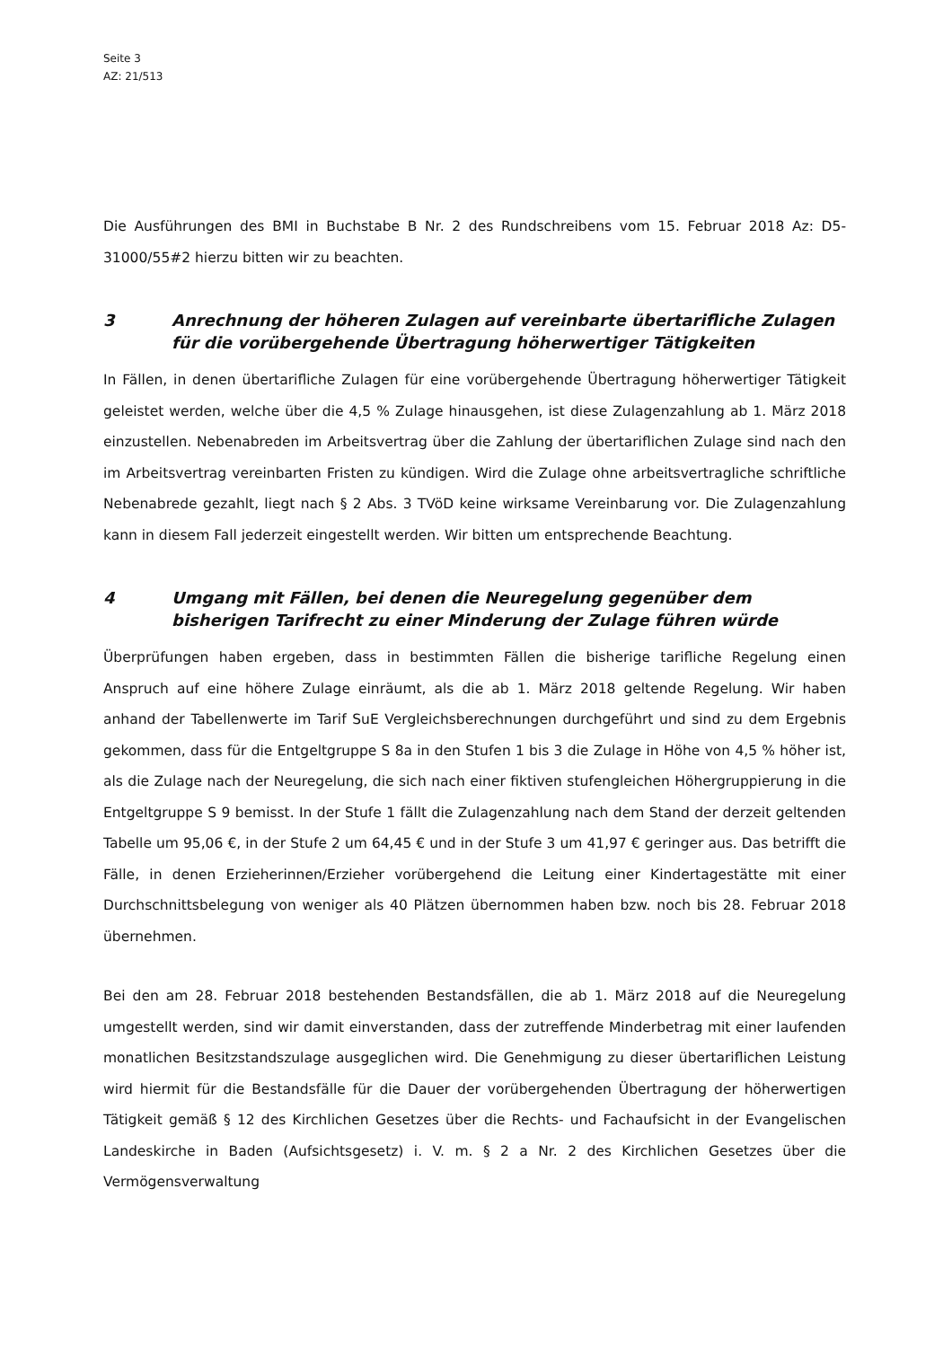Seite 3
AZ: 21/513
Die Ausführungen des BMI in Buchstabe B Nr. 2 des Rundschreibens vom 15. Februar 2018 Az: D5-31000/55#2 hierzu bitten wir zu beachten.
3 Anrechnung der höheren Zulagen auf vereinbarte übertarifliche Zulagen für die vorübergehende Übertragung höherwertiger Tätigkeiten
In Fällen, in denen übertarifliche Zulagen für eine vorübergehende Übertragung höherwertiger Tätigkeit geleistet werden, welche über die 4,5 % Zulage hinausgehen, ist diese Zulagenzahlung ab 1. März 2018 einzustellen. Nebenabreden im Arbeitsvertrag über die Zahlung der übertariflichen Zulage sind nach den im Arbeitsvertrag vereinbarten Fristen zu kündigen. Wird die Zulage ohne arbeitsvertragliche schriftliche Nebenabrede gezahlt, liegt nach § 2 Abs. 3 TVöD keine wirksame Vereinbarung vor. Die Zulagenzahlung kann in diesem Fall jederzeit eingestellt werden. Wir bitten um entsprechende Beachtung.
4 Umgang mit Fällen, bei denen die Neuregelung gegenüber dem bisherigen Tarifrecht zu einer Minderung der Zulage führen würde
Überprüfungen haben ergeben, dass in bestimmten Fällen die bisherige tarifliche Regelung einen Anspruch auf eine höhere Zulage einräumt, als die ab 1. März 2018 geltende Regelung. Wir haben anhand der Tabellenwerte im Tarif SuE Vergleichsberechnungen durchgeführt und sind zu dem Ergebnis gekommen, dass für die Entgeltgruppe S 8a in den Stufen 1 bis 3 die Zulage in Höhe von 4,5 % höher ist, als die Zulage nach der Neuregelung, die sich nach einer fiktiven stufengleichen Höhergruppierung in die Entgeltgruppe S 9 bemisst. In der Stufe 1 fällt die Zulagenzahlung nach dem Stand der derzeit geltenden Tabelle um 95,06 €, in der Stufe 2 um 64,45 € und in der Stufe 3 um 41,97 € geringer aus. Das betrifft die Fälle, in denen Erzieherinnen/Erzieher vorübergehend die Leitung einer Kindertagestätte mit einer Durchschnittsbelegung von weniger als 40 Plätzen übernommen haben bzw. noch bis 28. Februar 2018 übernehmen.
Bei den am 28. Februar 2018 bestehenden Bestandsfällen, die ab 1. März 2018 auf die Neuregelung umgestellt werden, sind wir damit einverstanden, dass der zutreffende Minderbetrag mit einer laufenden monatlichen Besitzstandszulage ausgeglichen wird. Die Genehmigung zu dieser übertariflichen Leistung wird hiermit für die Bestandsfälle für die Dauer der vorübergehenden Übertragung der höherwertigen Tätigkeit gemäß § 12 des Kirchlichen Gesetzes über die Rechts- und Fachaufsicht in der Evangelischen Landeskirche in Baden (Aufsichtsgesetz) i. V. m. § 2 a Nr. 2 des Kirchlichen Gesetzes über die Vermögensverwaltung